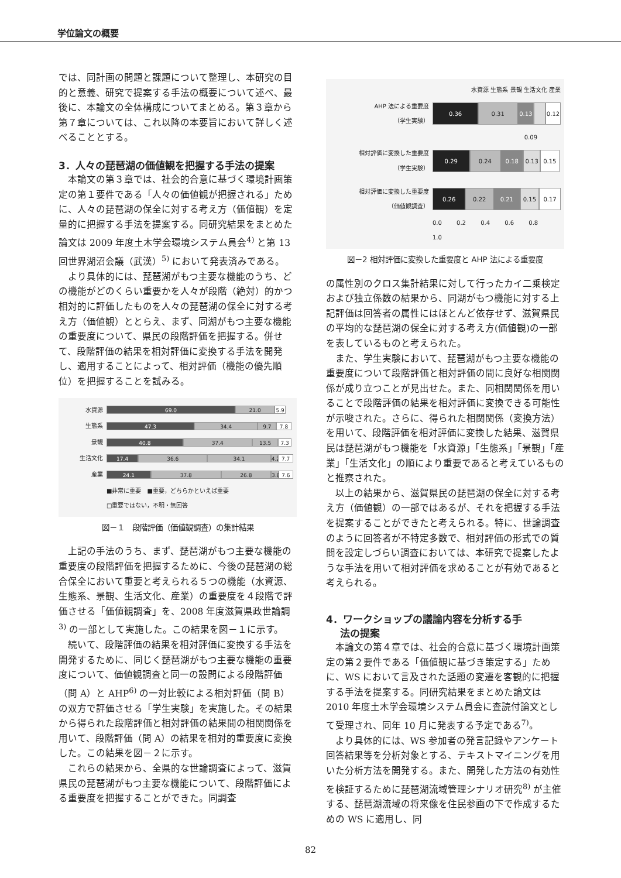学位論文の概要
では、同計画の問題と課題について整理し、本研究の目的と意義、研究で提案する手法の概要について述べ、最後に、本論文の全体構成についてまとめる。第３章から第７章については、これ以降の本要旨において詳しく述べることとする。
3．人々の琵琶湖の価値観を把握する手法の提案
本論文の第３章では、社会的合意に基づく環境計画策定の第１要件である「人々の価値観が把握される」ために、人々の琵琶湖の保全に対する考え方（価値観）を定量的に把握する手法を提案する。同研究結果をまとめた論文は 2009 年度土木学会環境システム員会<sup>4)</sup> と第 13 回世界湖沼会議（武漢）<sup>5)</sup> において発表済みである。
より具体的には、琵琶湖がもつ主要な機能のうち、どの機能がどのくらい重要かを人々が段階（絶対）的かつ相対的に評価したものを人々の琵琶湖の保全に対する考え方（価値観）ととらえ、まず、同湖がもつ主要な機能の重要度について、県民の段階評価を把握する。併せて、段階評価の結果を相対評価に変換する手法を開発し、適用することによって、相対評価（機能の優先順位）を把握することを試みる。
水資源
69.0 21.0 5.9
生態系
47.3 34.4 9.7 7.8
景観
40.8 37.4 13.5 7.3
生活文化
17.4 36.6 34.1 4.2 7.7
産業
24.1 37.8 26.8 3.8 7.6
■非常に重要　■重要，どちらかといえば重要
□重要ではない，不明・無回答
図－１　段階評価（価値観調査）の集計結果
上記の手法のうち、まず、琵琶湖がもつ主要な機能の重要度の段階評価を把握するために、今後の琵琶湖の総合保全において重要と考えられる５つの機能（水資源、生態系、景観、生活文化、産業）の重要度を４段階で評価させる「価値観調査」を、2008 年度滋賀県政世論調<sup>3)</sup> の一部として実施した。この結果を図－１に示す。
続いて、段階評価の結果を相対評価に変換する手法を開発するために、同じく琵琶湖がもつ主要な機能の重要度について、価値観調査と同一の設問による段階評価（問 A）と AHP<sup>6)</sup> の一対比較による相対評価（問 B）の双方で評価させる「学生実験」を実施した。その結果から得られた段階評価と相対評価の結果間の相関関係を用いて、段階評価（問 A）の結果を相対的重要度に変換した。この結果を図－２に示す。
これらの結果から、全県的な世論調査によって、滋賀県民の琵琶湖がもつ主要な機能について、段階評価による重要度を把握することができた。同調査
水資源 生態系 景観 生活文化 産業
AHP 法による重要度
（学生実験）
0.36 0.31 0.13 0.12
0.09
相対評価に変換した重要度
（学生実験）
0.29 0.24 0.18 0.13 0.15
相対評価に変換した重要度
（価値観調査）
0.26 0.22 0.21 0.15 0.17
0.0 0.2 0.4 0.6 0.8 1.0
図－2 相対評価に変換した重要度と AHP 法による重要度
の属性別のクロス集計結果に対して行ったカイ二乗検定および独立係数の結果から、同湖がもつ機能に対する上記評価は回答者の属性にはほとんど依存せず、滋賀県民の平均的な琵琶湖の保全に対する考え方(価値観)の一部を表しているものと考えられた。
また、学生実験において、琵琶湖がもつ主要な機能の重要度について段階評価と相対評価の間に良好な相関関係が成り立つことが見出せた。また、同相関関係を用いることで段階評価の結果を相対評価に変換できる可能性が示唆された。さらに、得られた相関関係（変換方法）を用いて、段階評価を相対評価に変換した結果、滋賀県民は琵琶湖がもつ機能を「水資源」「生態系」「景観」「産業」「生活文化」の順により重要であると考えているものと推察された。
以上の結果から、滋賀県民の琵琶湖の保全に対する考え方（価値観）の一部ではあるが、それを把握する手法を提案することができたと考えられる。特に、世論調査のように回答者が不特定多数で、相対評価の形式での質問を設定しづらい調査においては、本研究で提案したような手法を用いて相対評価を求めることが有効であると考えられる。
4．ワークショップの議論内容を分析する手
法の提案
本論文の第４章では、社会的合意に基づく環境計画策定の第２要件である「価値観に基づき策定する」ために、WS において言及された話題の変遷を客観的に把握する手法を提案する。同研究結果をまとめた論文は 2010 年度土木学会環境システム員会に査読付論文として受理され、同年 10 月に発表する予定である<sup>7)</sup>。
より具体的には、WS 参加者の発言記録やアンケート回答結果等を分析対象とする、テキストマイニングを用いた分析方法を開発する。また、開発した方法の有効性を検証するために琵琶湖流域管理シナリオ研究<sup>8)</sup> が主催する、琵琶湖流域の将来像を住民参画の下で作成するための WS に適用し、同
82